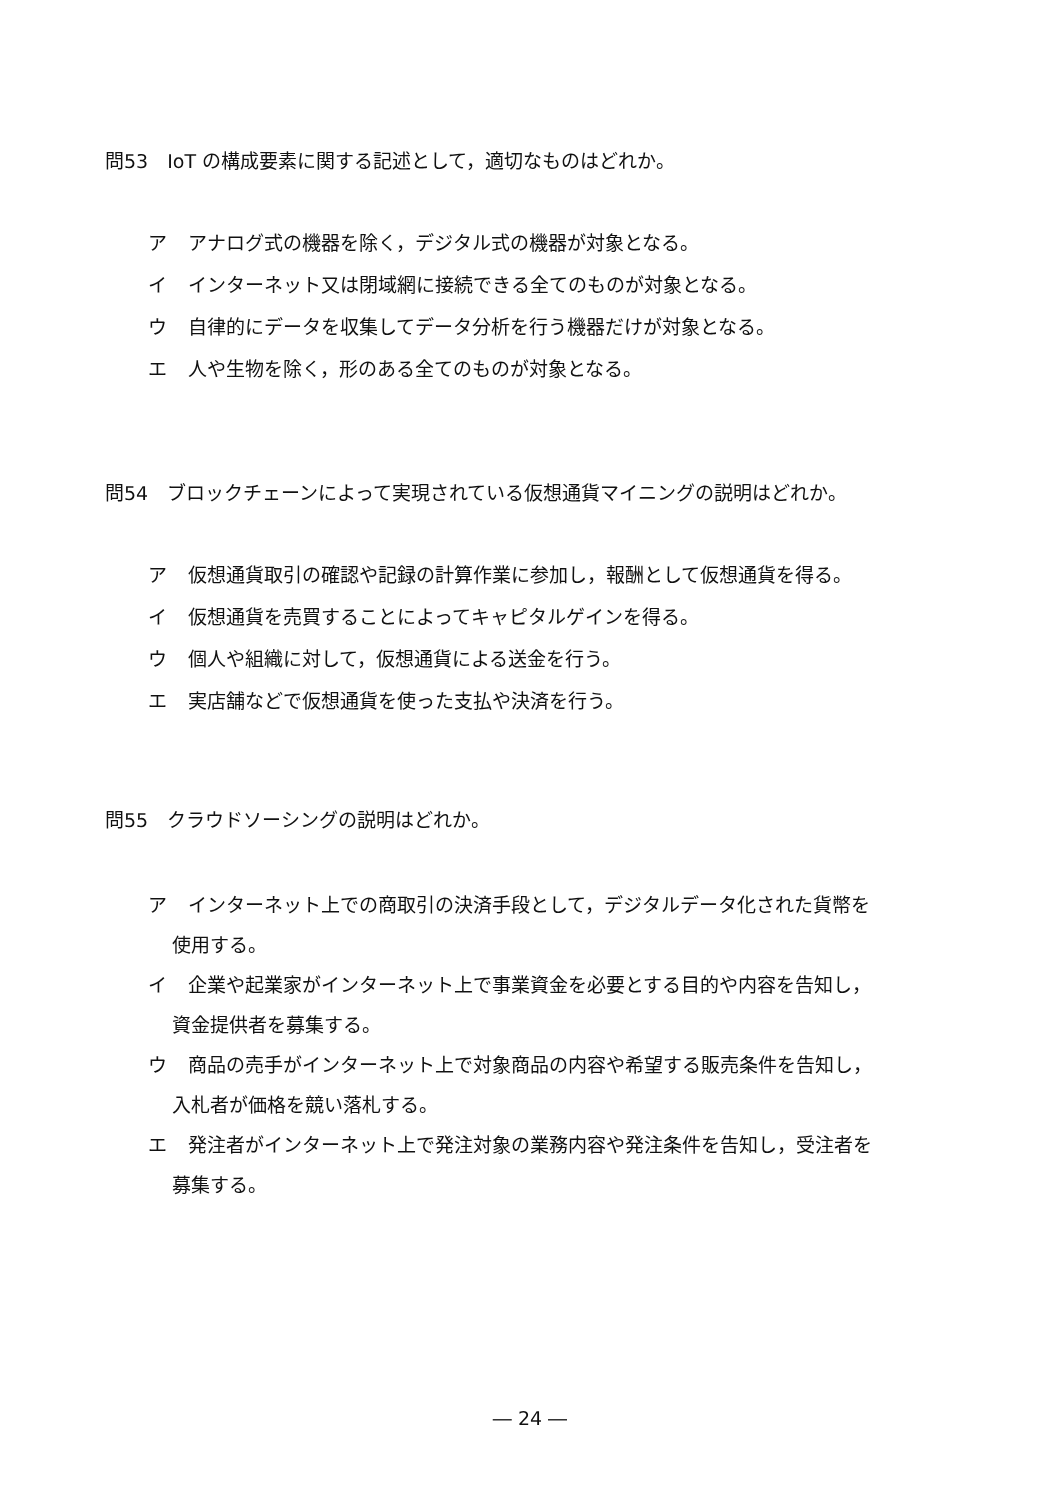問53　IoT の構成要素に関する記述として，適切なものはどれか。
ア アナログ式の機器を除く，デジタル式の機器が対象となる。
イ インターネット又は閉域網に接続できる全てのものが対象となる。
ウ 自律的にデータを収集してデータ分析を行う機器だけが対象となる。
エ 人や生物を除く，形のある全てのものが対象となる。
問54　ブロックチェーンによって実現されている仮想通貨マイニングの説明はどれか。
ア 仮想通貨取引の確認や記録の計算作業に参加し，報酬として仮想通貨を得る。
イ 仮想通貨を売買することによってキャピタルゲインを得る。
ウ 個人や組織に対して，仮想通貨による送金を行う。
エ 実店舗などで仮想通貨を使った支払や決済を行う。
問55　クラウドソーシングの説明はどれか。
ア インターネット上での商取引の決済手段として，デジタルデータ化された貨幣を
使用する。
イ 企業や起業家がインターネット上で事業資金を必要とする目的や内容を告知し，
資金提供者を募集する。
ウ 商品の売手がインターネット上で対象商品の内容や希望する販売条件を告知し，
入札者が価格を競い落札する。
エ 発注者がインターネット上で発注対象の業務内容や発注条件を告知し，受注者を
募集する。
― 24 ―